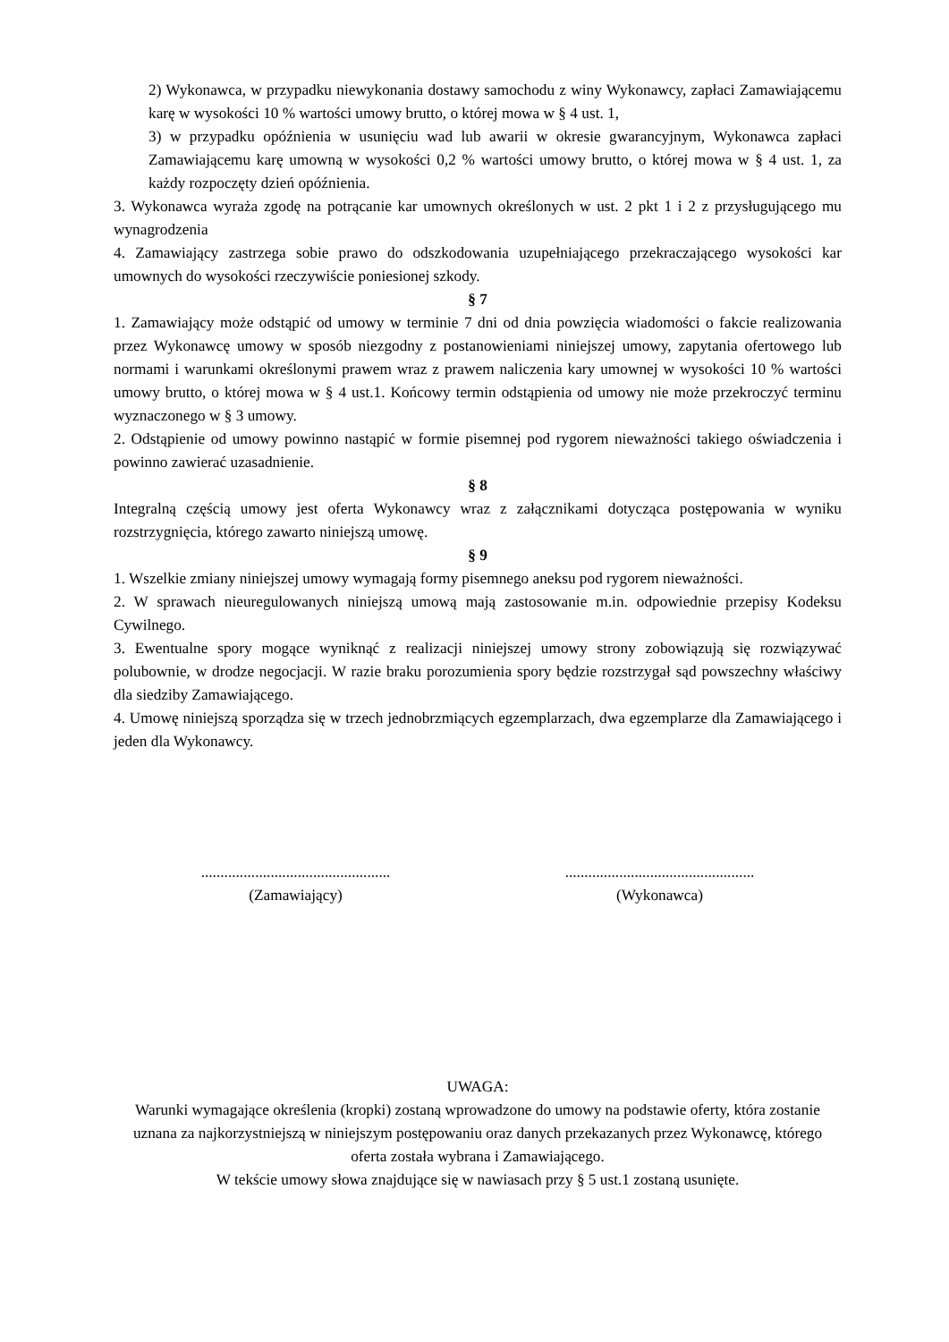2) Wykonawca, w przypadku niewykonania dostawy samochodu z winy Wykonawcy, zapłaci Zamawiającemu karę w wysokości 10 % wartości umowy brutto, o której mowa w § 4 ust. 1,
3) w przypadku opóźnienia w usunięciu wad lub awarii w okresie gwarancyjnym, Wykonawca zapłaci Zamawiającemu karę umowną w wysokości 0,2 % wartości umowy brutto, o której mowa w § 4 ust. 1, za każdy rozpoczęty dzień opóźnienia.
3. Wykonawca wyraża zgodę na potrącanie kar umownych określonych w ust. 2 pkt 1 i 2 z przysługującego mu wynagrodzenia
4. Zamawiający zastrzega sobie prawo do odszkodowania uzupełniającego przekraczającego wysokości kar umownych do wysokości rzeczywiście poniesionej szkody.
§ 7
1. Zamawiający może odstąpić od umowy w terminie 7 dni od dnia powzięcia wiadomości o fakcie realizowania przez Wykonawcę umowy w sposób niezgodny z postanowieniami niniejszej umowy, zapytania ofertowego lub normami i warunkami określonymi prawem wraz z prawem naliczenia kary umownej w wysokości 10 % wartości umowy brutto, o której mowa w § 4 ust.1. Końcowy termin odstąpienia od umowy nie może przekroczyć terminu wyznaczonego w § 3 umowy.
2. Odstąpienie od umowy powinno nastąpić w formie pisemnej pod rygorem nieważności takiego oświadczenia i powinno zawierać uzasadnienie.
§ 8
Integralną częścią umowy jest oferta Wykonawcy wraz z załącznikami dotycząca postępowania w wyniku rozstrzygnięcia, którego zawarto niniejszą umowę.
§ 9
1. Wszelkie zmiany niniejszej umowy wymagają formy pisemnego aneksu pod rygorem nieważności.
2. W sprawach nieuregulowanych niniejszą umową mają zastosowanie m.in. odpowiednie przepisy Kodeksu Cywilnego.
3. Ewentualne spory mogące wyniknąć z realizacji niniejszej umowy strony zobowiązują się rozwiązywać polubownie, w drodze negocjacji. W razie braku porozumienia spory będzie rozstrzygał sąd powszechny właściwy dla siedziby Zamawiającego.
4. Umowę niniejszą sporządza się w trzech jednobrzmiących egzemplarzach, dwa egzemplarze dla Zamawiającego i jeden dla Wykonawcy.
.................................................
(Zamawiający)
.................................................
(Wykonawca)
UWAGA:
Warunki wymagające określenia (kropki) zostaną wprowadzone do umowy na podstawie oferty, która zostanie uznana za najkorzystniejszą w niniejszym postępowaniu oraz danych przekazanych przez Wykonawcę, którego oferta została wybrana i Zamawiającego.
W tekście umowy słowa znajdujące się w nawiasach przy § 5 ust.1 zostaną usunięte.